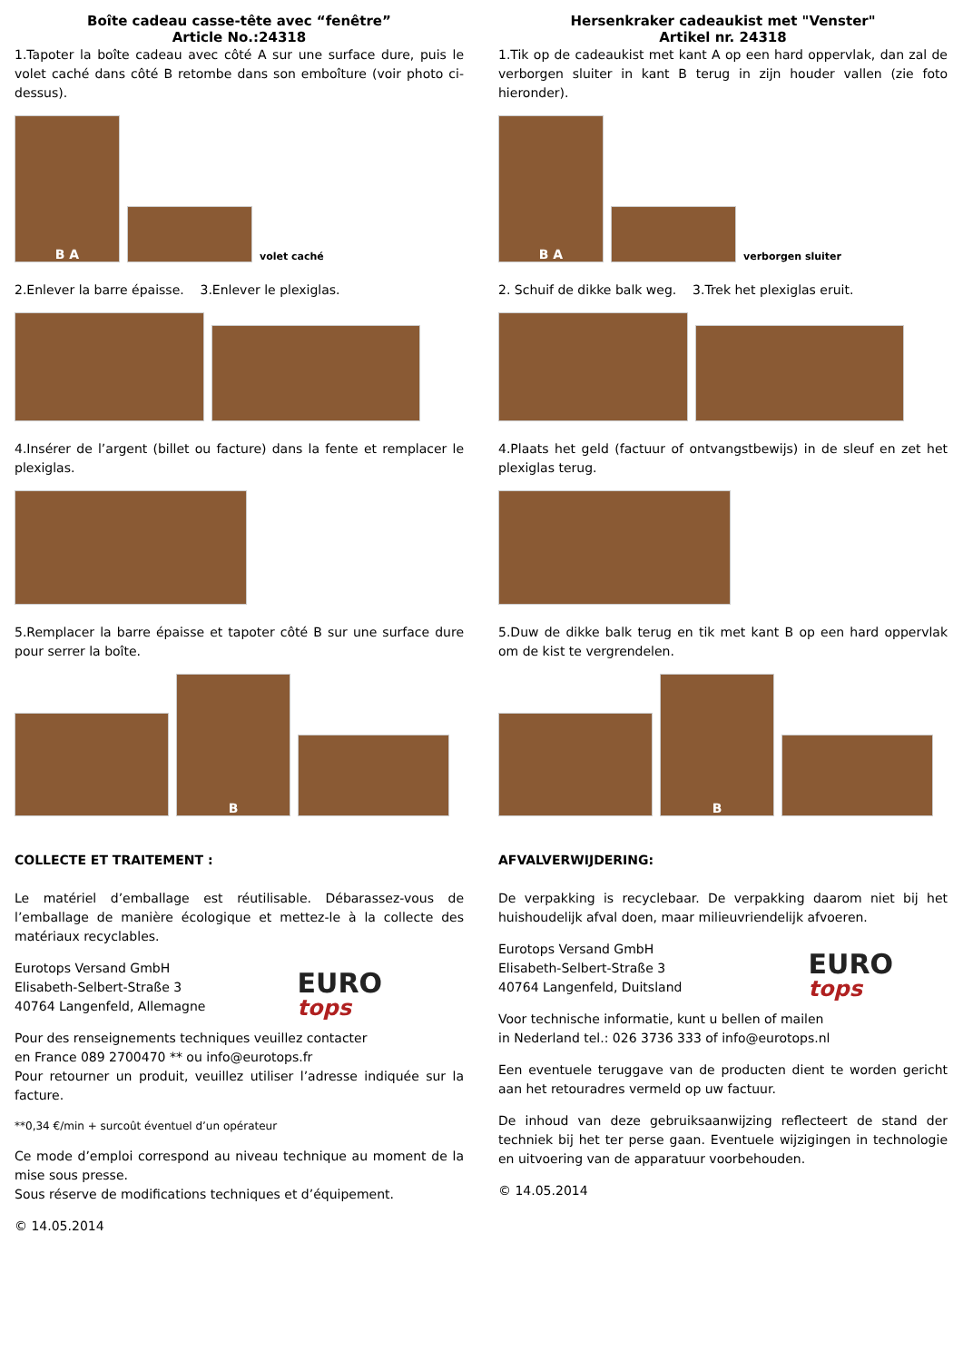Boîte cadeau casse-tête avec “fenêtre”
Article No.:24318
1.Tapoter la boîte cadeau avec côté A sur une surface dure, puis le volet caché dans côté B retombe dans son emboîture (voir photo ci-dessus).
B A
volet caché
2.Enlever la barre épaisse. 3.Enlever le plexiglas.
4.Insérer de l’argent (billet ou facture) dans la fente et remplacer le plexiglas.
5.Remplacer la barre épaisse et tapoter côté B sur une surface dure pour serrer la boîte.
B
COLLECTE ET TRAITEMENT :
Le matériel d’emballage est réutilisable. Débarassez-vous de l’emballage de manière écologique et mettez-le à la collecte des matériaux recyclables.
Eurotops Versand GmbH
Elisabeth-Selbert-Straße 3
40764 Langenfeld, Allemagne
EURO
tops
Pour des renseignements techniques veuillez contacter
en France 089 2700470 ** ou info@eurotops.fr
Pour retourner un produit, veuillez utiliser l’adresse indiquée sur la facture.
**0,34 €/min + surcoût éventuel d’un opérateur
Ce mode d’emploi correspond au niveau technique au moment de la mise sous presse.
Sous réserve de modifications techniques et d’équipement.
© 14.05.2014
Hersenkraker cadeaukist met "Venster"
Artikel nr. 24318
1.Tik op de cadeaukist met kant A op een hard oppervlak, dan zal de verborgen sluiter in kant B terug in zijn houder vallen (zie foto hieronder).
B A
verborgen sluiter
2. Schuif de dikke balk weg. 3.Trek het plexiglas eruit.
4.Plaats het geld (factuur of ontvangstbewijs) in de sleuf en zet het plexiglas terug.
5.Duw de dikke balk terug en tik met kant B op een hard oppervlak om de kist te vergrendelen.
B
AFVALVERWIJDERING:
De verpakking is recyclebaar. De verpakking daarom niet bij het huishoudelijk afval doen, maar milieuvriendelijk afvoeren.
Eurotops Versand GmbH
Elisabeth-Selbert-Straße 3
40764 Langenfeld, Duitsland
EURO
tops
Voor technische informatie, kunt u bellen of mailen
in Nederland tel.: 026 3736 333 of info@eurotops.nl
Een eventuele teruggave van de producten dient te worden gericht aan het retouradres vermeld op uw factuur.
De inhoud van deze gebruiksaanwijzing reflecteert de stand der techniek bij het ter perse gaan. Eventuele wijzigingen in technologie en uitvoering van de apparatuur voorbehouden.
© 14.05.2014